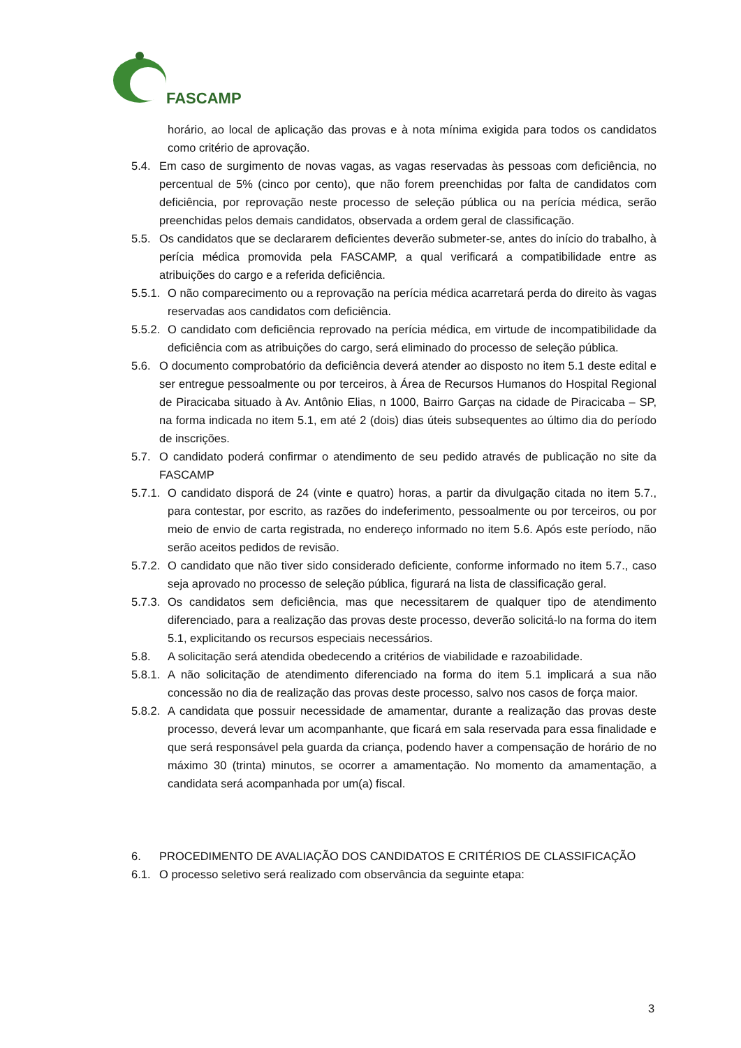FASCAMP
horário, ao local de aplicação das provas e à nota mínima exigida para todos os candidatos como critério de aprovação.
5.4. Em caso de surgimento de novas vagas, as vagas reservadas às pessoas com deficiência, no percentual de 5% (cinco por cento), que não forem preenchidas por falta de candidatos com deficiência, por reprovação neste processo de seleção pública ou na perícia médica, serão preenchidas pelos demais candidatos, observada a ordem geral de classificação.
5.5. Os candidatos que se declararem deficientes deverão submeter-se, antes do início do trabalho, à perícia médica promovida pela FASCAMP, a qual verificará a compatibilidade entre as atribuições do cargo e a referida deficiência.
5.5.1.
O não comparecimento ou a reprovação na perícia médica acarretará perda do direito às vagas reservadas aos candidatos com deficiência.
5.5.2.
O candidato com deficiência reprovado na perícia médica, em virtude de incompatibilidade da deficiência com as atribuições do cargo, será eliminado do processo de seleção pública.
5.6. O documento comprobatório da deficiência deverá atender ao disposto no item 5.1 deste edital e ser entregue pessoalmente ou por terceiros, à Área de Recursos Humanos do Hospital Regional de Piracicaba situado à Av. Antônio Elias, n 1000, Bairro Garças na cidade de Piracicaba – SP, na forma indicada no item 5.1, em até 2 (dois) dias úteis subsequentes ao último dia do período de inscrições.
5.7. O candidato poderá confirmar o atendimento de seu pedido através de publicação no site da FASCAMP
5.7.1.
O candidato disporá de 24 (vinte e quatro) horas, a partir da divulgação citada no item 5.7., para contestar, por escrito, as razões do indeferimento, pessoalmente ou por terceiros, ou por meio de envio de carta registrada, no endereço informado no item 5.6. Após este período, não serão aceitos pedidos de revisão.
5.7.2.
O candidato que não tiver sido considerado deficiente, conforme informado no item 5.7., caso seja aprovado no processo de seleção pública, figurará na lista de classificação geral.
5.7.3.
Os candidatos sem deficiência, mas que necessitarem de qualquer tipo de atendimento diferenciado, para a realização das provas deste processo, deverão solicitá-lo na forma do item 5.1, explicitando os recursos especiais necessários.
5.8. A solicitação será atendida obedecendo a critérios de viabilidade e razoabilidade.
5.8.1.
A não solicitação de atendimento diferenciado na forma do item 5.1 implicará a sua não concessão no dia de realização das provas deste processo, salvo nos casos de força maior.
5.8.2.
A candidata que possuir necessidade de amamentar, durante a realização das provas deste processo, deverá levar um acompanhante, que ficará em sala reservada para essa finalidade e que será responsável pela guarda da criança, podendo haver a compensação de horário de no máximo 30 (trinta) minutos, se ocorrer a amamentação. No momento da amamentação, a candidata será acompanhada por um(a) fiscal.
6. PROCEDIMENTO DE AVALIAÇÃO DOS CANDIDATOS E CRITÉRIOS DE CLASSIFICAÇÃO
6.1. O processo seletivo será realizado com observância da seguinte etapa:
3